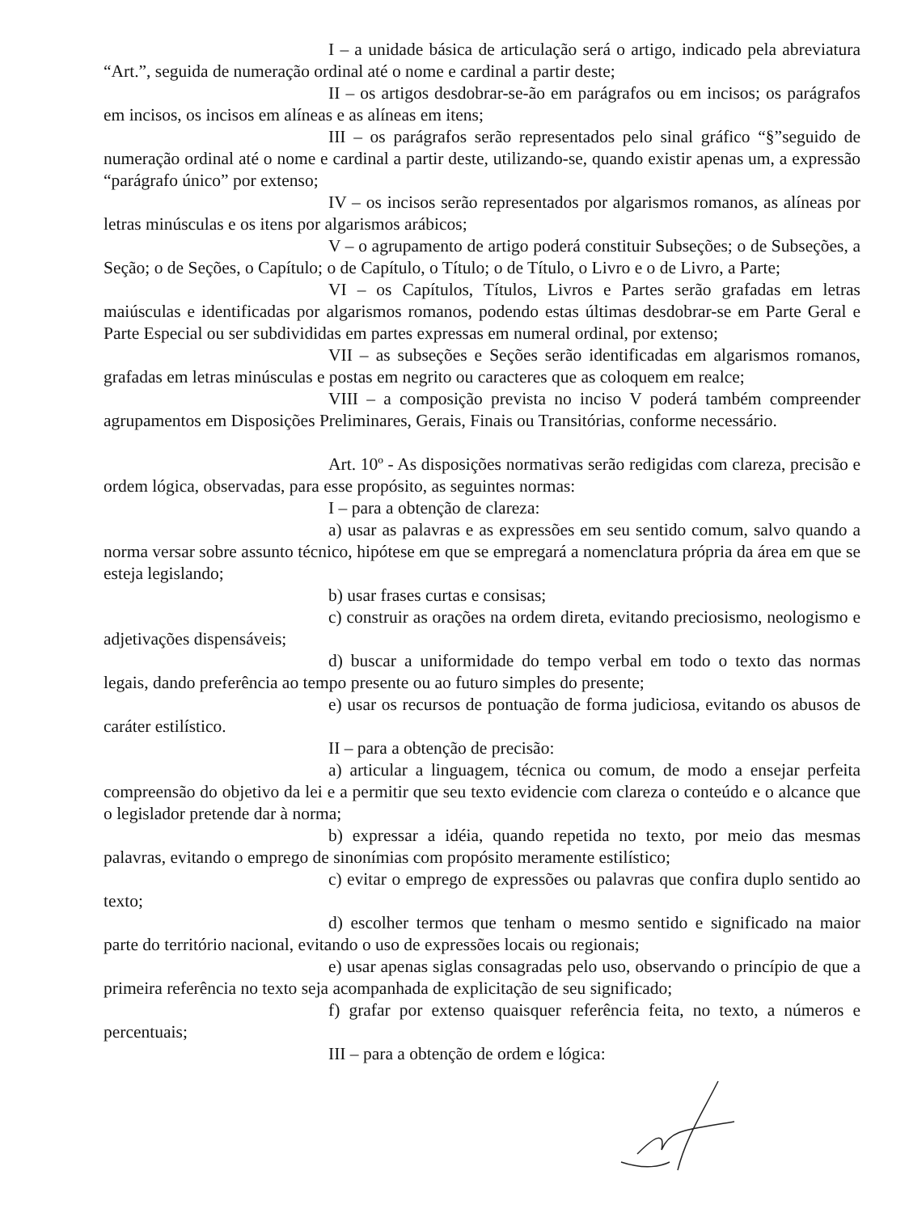I – a unidade básica de articulação será o artigo, indicado pela abreviatura “Art.”, seguida de numeração ordinal até o nome e cardinal a partir deste;
II – os artigos desdobrar-se-ão em parágrafos ou em incisos; os parágrafos em incisos, os incisos em alíneas e as alíneas em itens;
III – os parágrafos serão representados pelo sinal gráfico “§”seguido de numeração ordinal até o nome e cardinal a partir deste, utilizando-se, quando existir apenas um, a expressão “parágrafo único” por extenso;
IV – os incisos serão representados por algarismos romanos, as alíneas por letras minúsculas e os itens por algarismos arábicos;
V – o agrupamento de artigo poderá constituir Subseções; o de Subseções, a Seção; o de Seções, o Capítulo; o de Capítulo, o Título; o de Título, o Livro e o de Livro, a Parte;
VI – os Capítulos, Títulos, Livros e Partes serão grafadas em letras maiúsculas e identificadas por algarismos romanos, podendo estas últimas desdobrar-se em Parte Geral e Parte Especial ou ser subdivididas em partes expressas em numeral ordinal, por extenso;
VII – as subseções e Seções serão identificadas em algarismos romanos, grafadas em letras minúsculas e postas em negrito ou caracteres que as coloquem em realce;
VIII – a composição prevista no inciso V poderá também compreender agrupamentos em Disposições Preliminares, Gerais, Finais ou Transitórias, conforme necessário.
Art. 10º - As disposições normativas serão redigidas com clareza, precisão e ordem lógica, observadas, para esse propósito, as seguintes normas:
I – para a obtenção de clareza:
a) usar as palavras e as expressões em seu sentido comum, salvo quando a norma versar sobre assunto técnico, hipótese em que se empregará a nomenclatura própria da área em que se esteja legislando;
b) usar frases curtas e consisas;
c) construir as orações na ordem direta, evitando preciosismo, neologismo e adjetivações dispensáveis;
d) buscar a uniformidade do tempo verbal em todo o texto das normas legais, dando preferência ao tempo presente ou ao futuro simples do presente;
e) usar os recursos de pontuação de forma judiciosa, evitando os abusos de caráter estilístico.
II – para a obtenção de precisão:
a) articular a linguagem, técnica ou comum, de modo a ensejar perfeita compreensão do objetivo da lei e a permitir que seu texto evidencie com clareza o conteúdo e o alcance que o legislador pretende dar à norma;
b) expressar a idéia, quando repetida no texto, por meio das mesmas palavras, evitando o emprego de sinonímias com propósito meramente estilístico;
c) evitar o emprego de expressões ou palavras que confira duplo sentido ao texto;
d) escolher termos que tenham o mesmo sentido e significado na maior parte do território nacional, evitando o uso de expressões locais ou regionais;
e) usar apenas siglas consagradas pelo uso, observando o princípio de que a primeira referência no texto seja acompanhada de explicitação de seu significado;
f) grafar por extenso quaisquer referência feita, no texto, a números e percentuais;
III – para a obtenção de ordem e lógica: